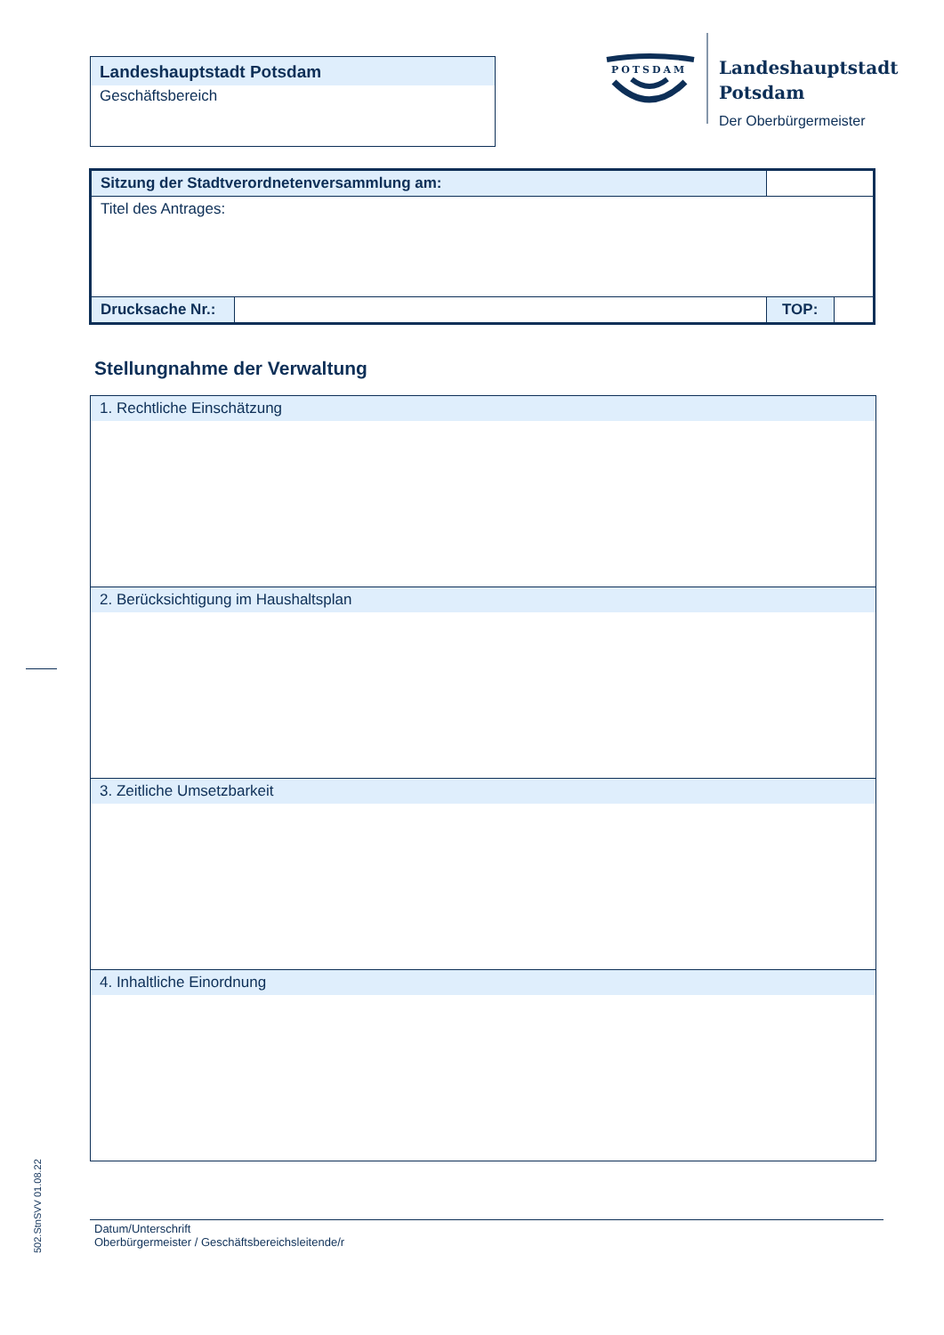Landeshauptstadt Potsdam
Geschäftsbereich
POTSDAM
Landeshauptstadt
Potsdam
Der Oberbürgermeister
| Sitzung der Stadtverordnetenversammlung am: | | | |
| Titel des Antrages: | | | |
| Drucksache Nr.: | | TOP: | |
Stellungnahme der Verwaltung
1. Rechtliche Einschätzung
2. Berücksichtigung im Haushaltsplan
3. Zeitliche Umsetzbarkeit
4. Inhaltliche Einordnung
Datum/Unterschrift
Oberbürgermeister / Geschäftsbereichsleitende/r
502.StnSVV 01.08.22